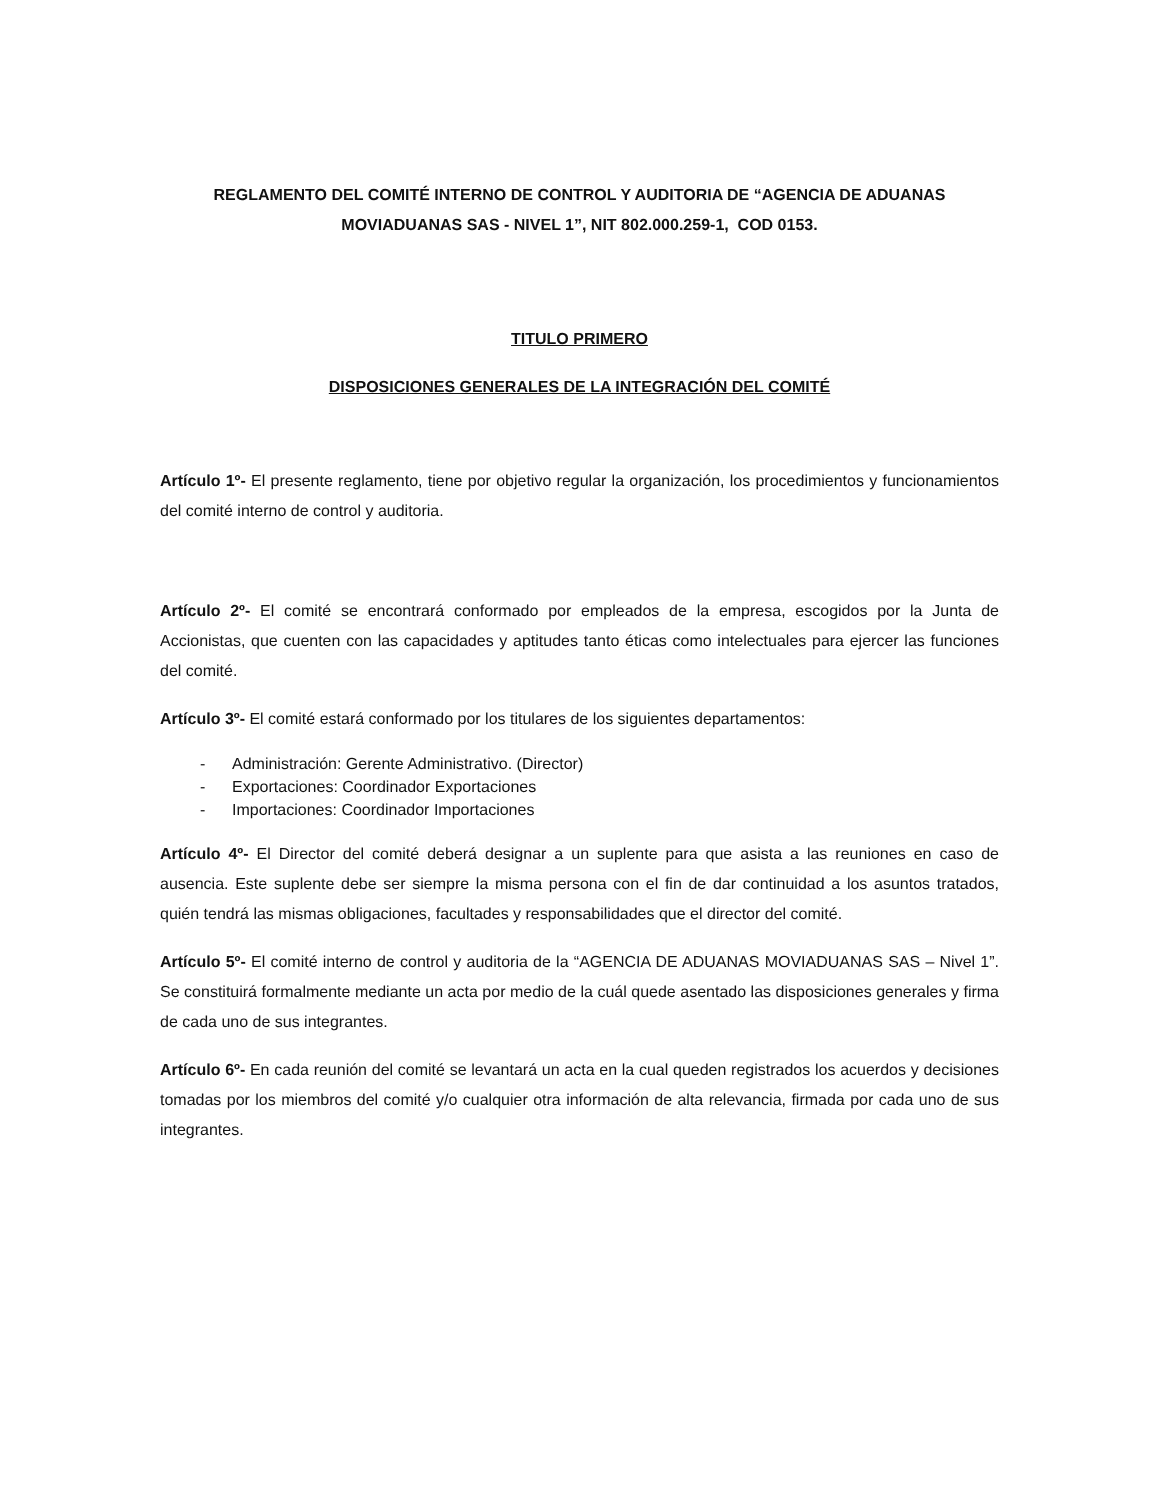REGLAMENTO DEL COMITÉ INTERNO DE CONTROL Y AUDITORIA DE “AGENCIA DE ADUANAS MOVIADUANAS SAS - NIVEL 1”, NIT 802.000.259-1, COD 0153.
TITULO PRIMERO
DISPOSICIONES GENERALES DE LA INTEGRACIÓN DEL COMITÉ
Artículo 1º- El presente reglamento, tiene por objetivo regular la organización, los procedimientos y funcionamientos del comité interno de control y auditoria.
Artículo 2º- El comité se encontrará conformado por empleados de la empresa, escogidos por la Junta de Accionistas, que cuenten con las capacidades y aptitudes tanto éticas como intelectuales para ejercer las funciones del comité.
Artículo 3º- El comité estará conformado por los titulares de los siguientes departamentos:
- Administración: Gerente Administrativo. (Director)
- Exportaciones: Coordinador Exportaciones
- Importaciones: Coordinador Importaciones
Artículo 4º- El Director del comité deberá designar a un suplente para que asista a las reuniones en caso de ausencia. Este suplente debe ser siempre la misma persona con el fin de dar continuidad a los asuntos tratados, quién tendrá las mismas obligaciones, facultades y responsabilidades que el director del comité.
Artículo 5º- El comité interno de control y auditoria de la “AGENCIA DE ADUANAS MOVIADUANAS SAS – Nivel 1”. Se constituirá formalmente mediante un acta por medio de la cuál quede asentado las disposiciones generales y firma de cada uno de sus integrantes.
Artículo 6º- En cada reunión del comité se levantará un acta en la cual queden registrados los acuerdos y decisiones tomadas por los miembros del comité y/o cualquier otra información de alta relevancia, firmada por cada uno de sus integrantes.